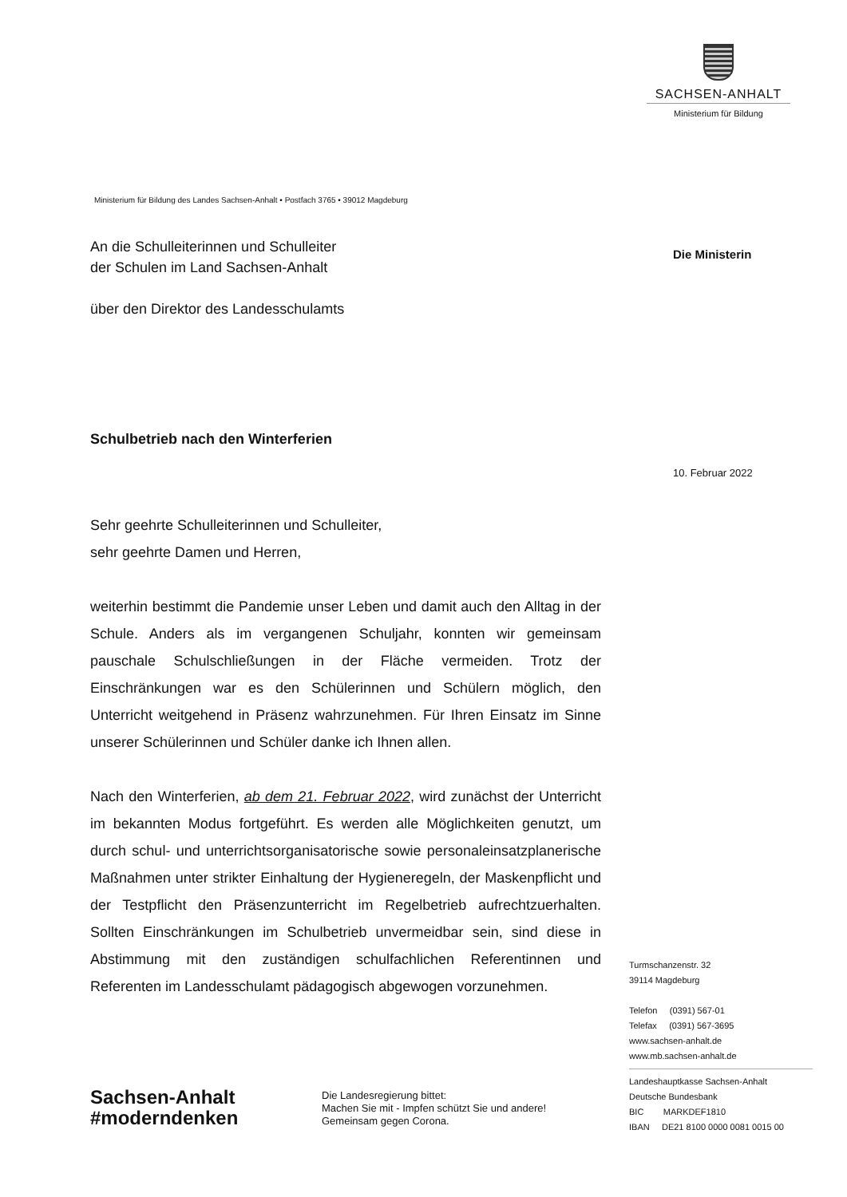SACHSEN-ANHALT
Ministerium für Bildung
Die Ministerin
10. Februar 2022
Ministerium für Bildung des Landes Sachsen-Anhalt • Postfach 3765 • 39012 Magdeburg
An die Schulleiterinnen und Schulleiter
der Schulen im Land Sachsen-Anhalt
über den Direktor des Landesschulamts
Schulbetrieb nach den Winterferien
Sehr geehrte Schulleiterinnen und Schulleiter,
sehr geehrte Damen und Herren,
weiterhin bestimmt die Pandemie unser Leben und damit auch den Alltag in der Schule. Anders als im vergangenen Schuljahr, konnten wir gemeinsam pauschale Schulschließungen in der Fläche vermeiden. Trotz der Einschränkungen war es den Schülerinnen und Schülern möglich, den Unterricht weitgehend in Präsenz wahrzunehmen. Für Ihren Einsatz im Sinne unserer Schülerinnen und Schüler danke ich Ihnen allen.
Nach den Winterferien, ab dem 21. Februar 2022, wird zunächst der Unterricht im bekannten Modus fortgeführt. Es werden alle Möglichkeiten genutzt, um durch schul- und unterrichtsorganisatorische sowie personaleinsatzplanerische Maßnahmen unter strikter Einhaltung der Hygieneregeln, der Maskenpflicht und der Testpflicht den Präsenzunterricht im Regelbetrieb aufrechtzuerhalten. Sollten Einschränkungen im Schulbetrieb unvermeidbar sein, sind diese in Abstimmung mit den zuständigen schulfachlichen Referentinnen und Referenten im Landesschulamt pädagogisch abgewogen vorzunehmen.
Turmschanzenstr. 32
39114 Magdeburg
Telefon (0391) 567-01
Telefax (0391) 567-3695
www.sachsen-anhalt.de
www.mb.sachsen-anhalt.de
Landeshauptkasse Sachsen-Anhalt
Deutsche Bundesbank
BIC MARKDEF1810
IBAN DE21 8100 0000 0081 0015 00
Sachsen-Anhalt
#moderndenken
Die Landesregierung bittet:
Machen Sie mit - Impfen schützt Sie und andere!
Gemeinsam gegen Corona.